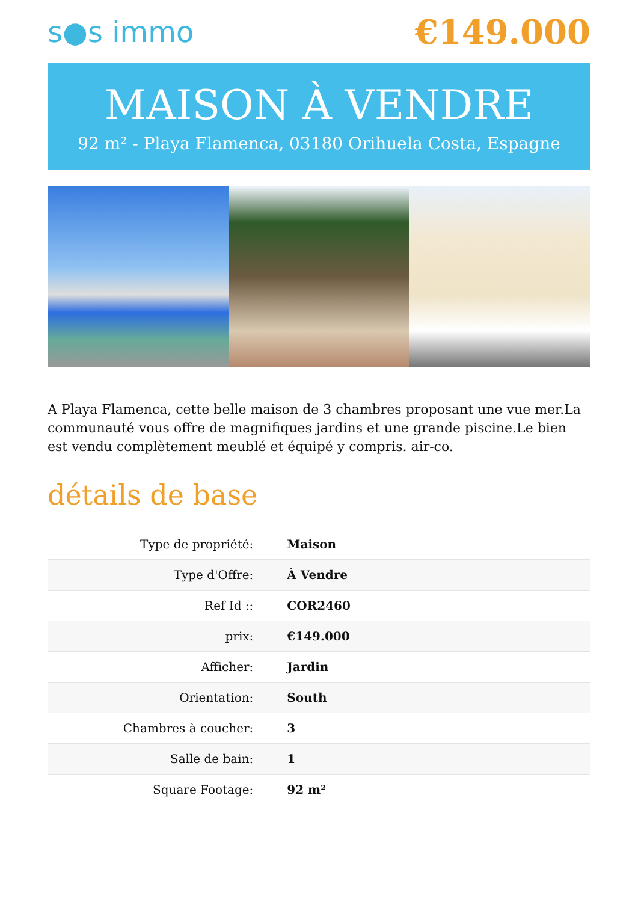s●s immo
€149.000
MAISON À VENDRE
92 m² - Playa Flamenca, 03180 Orihuela Costa, Espagne
A Playa Flamenca, cette belle maison de 3 chambres proposant une vue mer.La communauté vous offre de magnifiques jardins et une grande piscine.Le bien est vendu complètement meublé et équipé y compris. air-co.
détails de base
| Type de propriété: | Maison |
| Type d'Offre: | À Vendre |
| Ref Id :: | COR2460 |
| prix: | €149.000 |
| Afficher: | Jardin |
| Orientation: | South |
| Chambres à coucher: | 3 |
| Salle de bain: | 1 |
| Square Footage: | 92 m² |